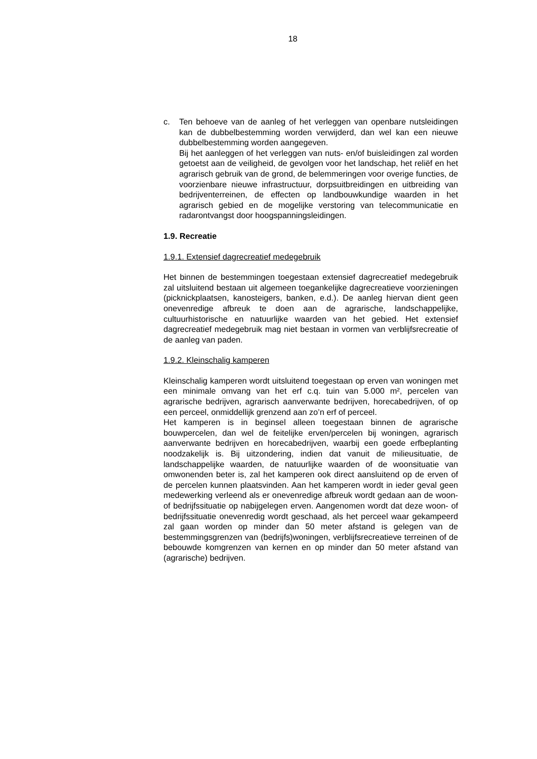18
c. Ten behoeve van de aanleg of het verleggen van openbare nutsleidingen kan de dubbelbestemming worden verwijderd, dan wel kan een nieuwe dubbelbestemming worden aangegeven.
Bij het aanleggen of het verleggen van nuts- en/of buisleidingen zal worden getoetst aan de veiligheid, de gevolgen voor het landschap, het reliëf en het agrarisch gebruik van de grond, de belemmeringen voor overige functies, de voorzienbare nieuwe infrastructuur, dorpsuitbreidingen en uitbreiding van bedrijventerreinen, de effecten op landbouwkundige waarden in het agrarisch gebied en de mogelijke verstoring van telecommunicatie en radarontvangst door hoogspanningsleidingen.
1.9. Recreatie
1.9.1. Extensief dagrecreatief medegebruik
Het binnen de bestemmingen toegestaan extensief dagrecreatief medegebruik zal uitsluitend bestaan uit algemeen toegankelijke dagrecreatieve voorzieningen (picknickplaatsen, kanosteigers, banken, e.d.). De aanleg hiervan dient geen onevenredige afbreuk te doen aan de agrarische, landschappelijke, cultuurhistorische en natuurlijke waarden van het gebied. Het extensief dagrecreatief medegebruik mag niet bestaan in vormen van verblijfsrecreatie of de aanleg van paden.
1.9.2. Kleinschalig kamperen
Kleinschalig kamperen wordt uitsluitend toegestaan op erven van woningen met een minimale omvang van het erf c.q. tuin van 5.000 m², percelen van agrarische bedrijven, agrarisch aanverwante bedrijven, horecabedrijven, of op een perceel, onmiddellijk grenzend aan zo’n erf of perceel.
Het kamperen is in beginsel alleen toegestaan binnen de agrarische bouwpercelen, dan wel de feitelijke erven/percelen bij woningen, agrarisch aanverwante bedrijven en horecabedrijven, waarbij een goede erfbeplanting noodzakelijk is. Bij uitzondering, indien dat vanuit de milieusituatie, de landschappelijke waarden, de natuurlijke waarden of de woonsituatie van omwonenden beter is, zal het kamperen ook direct aansluitend op de erven of de percelen kunnen plaatsvinden. Aan het kamperen wordt in ieder geval geen medewerking verleend als er onevenredige afbreuk wordt gedaan aan de woon- of bedrijfssituatie op nabijgelegen erven. Aangenomen wordt dat deze woon- of bedrijfssituatie onevenredig wordt geschaad, als het perceel waar gekampeerd zal gaan worden op minder dan 50 meter afstand is gelegen van de bestemmingsgrenzen van (bedrijfs)woningen, verblijfsrecreatieve terreinen of de bebouwde komgrenzen van kernen en op minder dan 50 meter afstand van (agrarische) bedrijven.